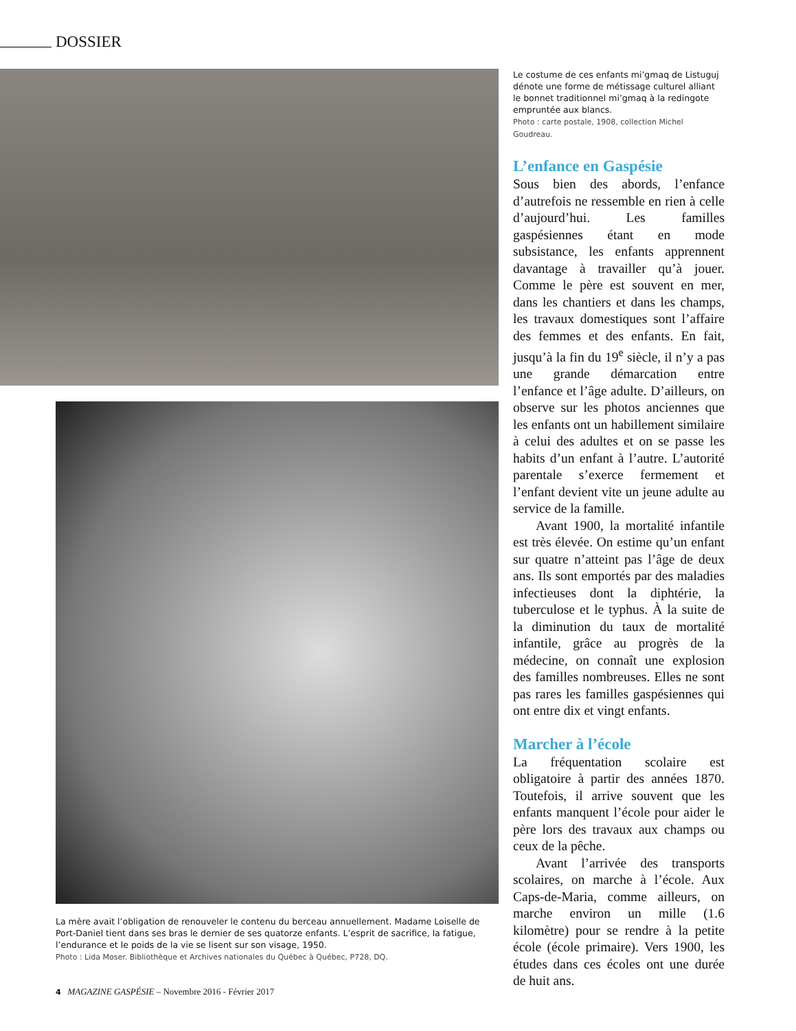DOSSIER
Le costume de ces enfants mi’gmaq de Listuguj dénote une forme de métissage culturel alliant le bonnet traditionnel mi’gmaq à la redingote empruntée aux blancs.
Photo : carte postale, 1908, collection Michel Goudreau.
L’enfance en Gaspésie
Sous bien des abords, l’enfance d’autrefois ne ressemble en rien à celle d’aujourd’hui. Les familles gaspésiennes étant en mode subsistance, les enfants apprennent davantage à travailler qu’à jouer. Comme le père est souvent en mer, dans les chantiers et dans les champs, les travaux domestiques sont l’affaire des femmes et des enfants. En fait, jusqu’à la fin du 19<sup>e</sup> siècle, il n’y a pas une grande démarcation entre l’enfance et l’âge adulte. D’ailleurs, on observe sur les photos anciennes que les enfants ont un habillement similaire à celui des adultes et on se passe les habits d’un enfant à l’autre. L’autorité parentale s’exerce fermement et l’enfant devient vite un jeune adulte au service de la famille.
Avant 1900, la mortalité infantile est très élevée. On estime qu’un enfant sur quatre n’atteint pas l’âge de deux ans. Ils sont emportés par des maladies infectieuses dont la diphtérie, la tuberculose et le typhus. À la suite de la diminution du taux de mortalité infantile, grâce au progrès de la médecine, on connaît une explosion des familles nombreuses. Elles ne sont pas rares les familles gaspésiennes qui ont entre dix et vingt enfants.
Marcher à l’école
La fréquentation scolaire est obligatoire à partir des années 1870. Toutefois, il arrive souvent que les enfants manquent l’école pour aider le père lors des travaux aux champs ou ceux de la pêche.
Avant l’arrivée des transports scolaires, on marche à l’école. Aux Caps-de-Maria, comme ailleurs, on marche environ un mille (1.6 kilomètre) pour se rendre à la petite école (école primaire). Vers 1900, les études dans ces écoles ont une durée de huit ans.
La mère avait l’obligation de renouveler le contenu du berceau annuellement. Madame Loiselle de Port-Daniel tient dans ses bras le dernier de ses quatorze enfants. L’esprit de sacrifice, la fatigue, l’endurance et le poids de la vie se lisent sur son visage, 1950.
Photo : Lida Moser. Bibliothèque et Archives nationales du Québec à Québec, P728, DQ.
4 MAGAZINE GASPÉSIE – Novembre 2016 - Février 2017